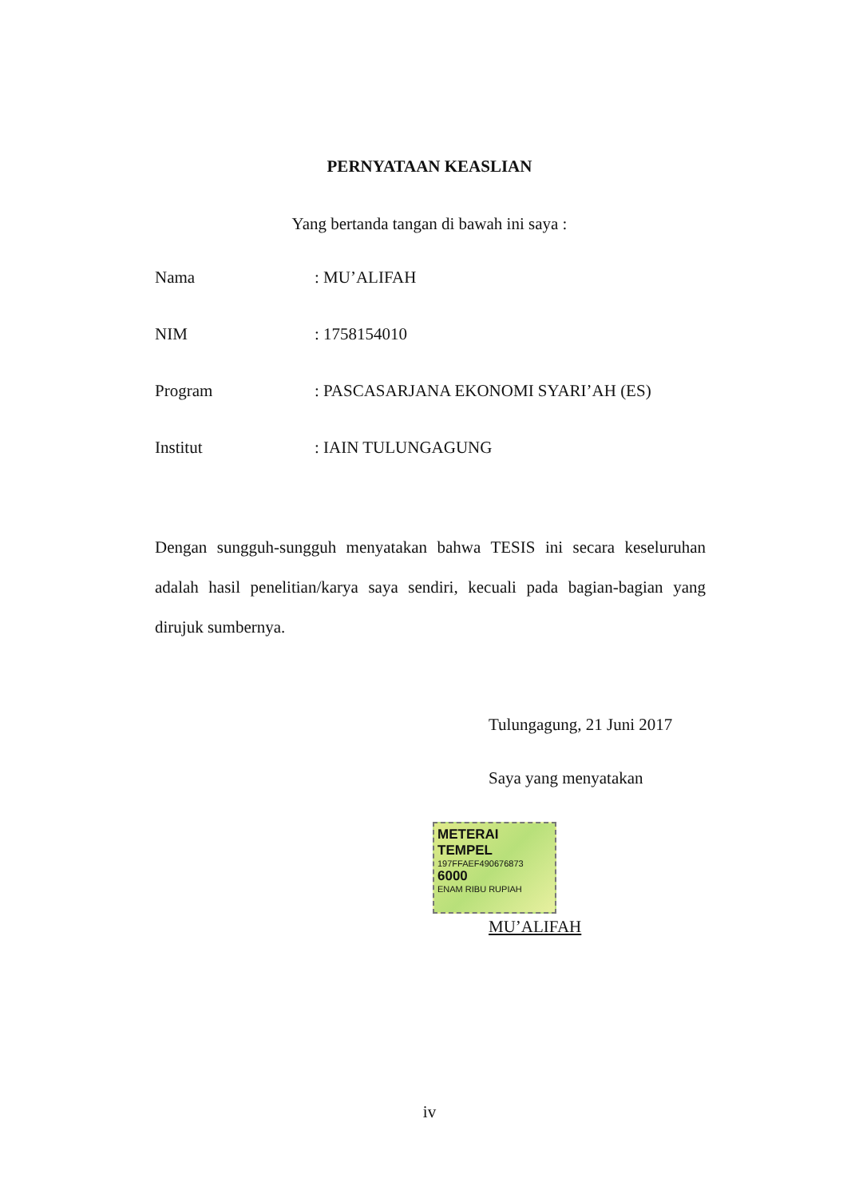PERNYATAAN KEASLIAN
Yang bertanda tangan di bawah ini saya :
Nama: MU’ALIFAH
NIM: 1758154010
Program: PASCASARJANA EKONOMI SYARI’AH (ES)
Institut: IAIN TULUNGAGUNG
Dengan sungguh-sungguh menyatakan bahwa TESIS ini secara keseluruhan adalah hasil penelitian/karya saya sendiri, kecuali pada bagian-bagian yang dirujuk sumbernya.
Tulungagung, 21 Juni 2017
Saya yang menyatakan
METERAI TEMPEL
197FFAEF490676873
6000
ENAM RIBU RUPIAH
MU’ALIFAH
iv